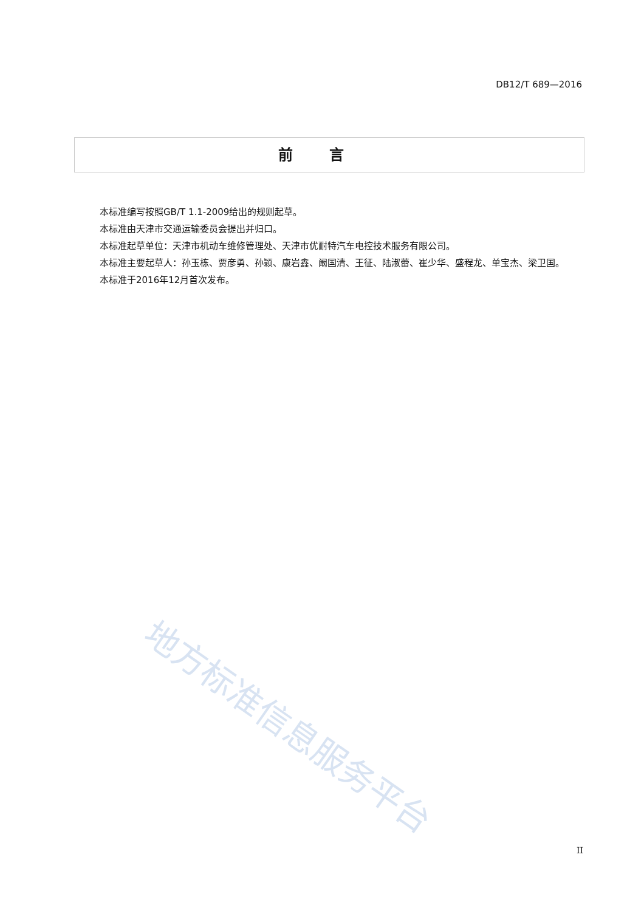DB12/T 689—2016
前言
本标准编写按照GB/T 1.1-2009给出的规则起草。
本标准由天津市交通运输委员会提出并归口。
本标准起草单位：天津市机动车维修管理处、天津市优耐特汽车电控技术服务有限公司。
本标准主要起草人：孙玉栋、贾彦勇、孙颖、康岩鑫、阚国清、王征、陆淑蕾、崔少华、盛程龙、单宝杰、梁卫国。
本标准于2016年12月首次发布。
地方标准信息服务平台
II